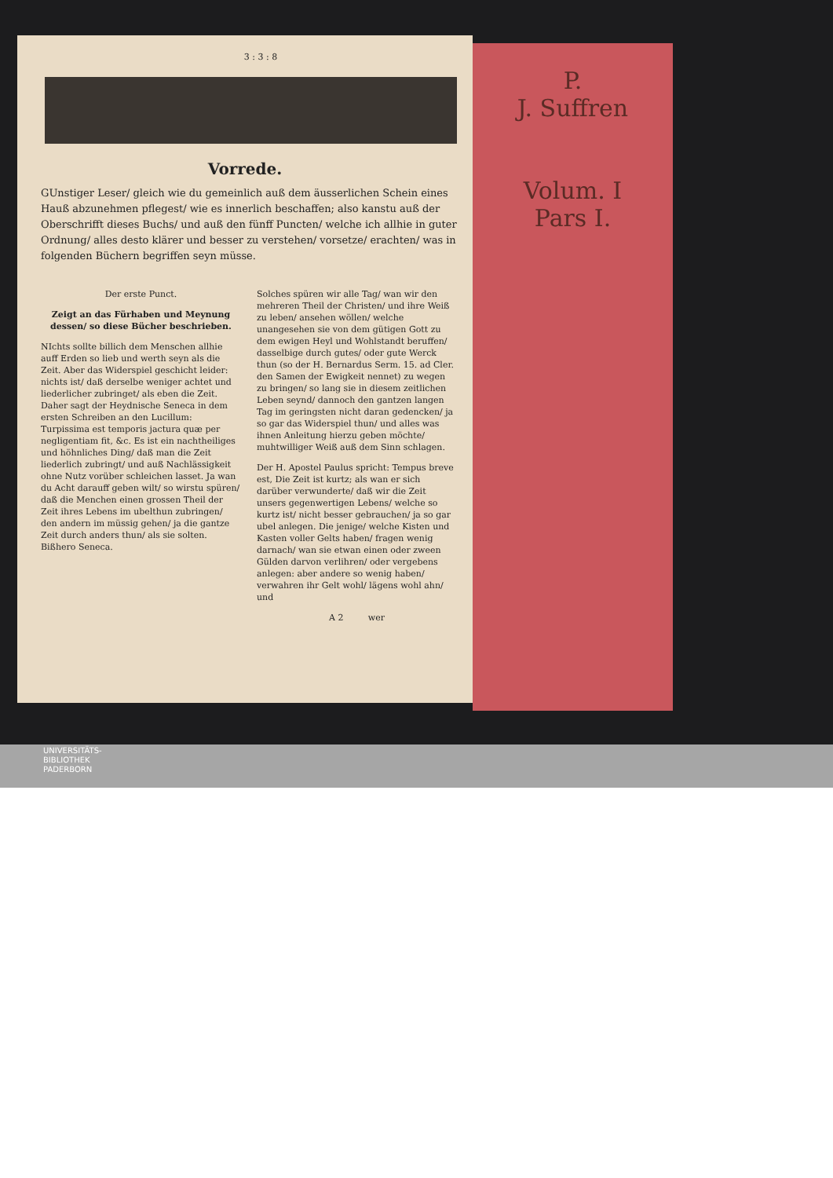3 : 3 : 8
Vorrede.
GUnstiger Leser/ gleich wie du gemeinlich auß dem äusserlichen Schein eines Hauß abzunehmen pflegest/ wie es innerlich beschaffen; also kanstu auß der Oberschrifft dieses Buchs/ und auß den fünff Puncten/ welche ich allhie in guter Ordnung/ alles desto klärer und besser zu verstehen/ vorsetze/ erachten/ was in folgenden Büchern begriffen seyn müsse.
Der erste Punct.
Zeigt an das Fürhaben und Meynung dessen/ so diese Bücher beschrieben.
NIchts sollte billich dem Menschen allhie auff Erden so lieb und werth seyn als die Zeit. Aber das Widerspiel geschicht leider: nichts ist/ daß derselbe weniger achtet und liederlicher zubringet/ als eben die Zeit. Daher sagt der Heydnische Seneca in dem ersten Schreiben an den Lucillum: Turpissima est temporis jactura quæ per negligentiam fit, &c. Es ist ein nachtheiliges und höhnliches Ding/ daß man die Zeit liederlich zubringt/ und auß Nachlässigkeit ohne Nutz vorüber schleichen lasset. Ja wan du Acht darauff geben wilt/ so wirstu spüren/ daß die Menchen einen grossen Theil der Zeit ihres Lebens im ubelthun zubringen/ den andern im müssig gehen/ ja die gantze Zeit durch anders thun/ als sie solten. Bißhero Seneca.
Solches spüren wir alle Tag/ wan wir den mehreren Theil der Christen/ und ihre Weiß zu leben/ ansehen wöllen/ welche unangesehen sie von dem gütigen Gott zu dem ewigen Heyl und Wohlstandt beruffen/ dasselbige durch gutes/ oder gute Werck thun (so der H. Bernardus Serm. 15. ad Cler. den Samen der Ewigkeit nennet) zu wegen zu bringen/ so lang sie in diesem zeitlichen Leben seynd/ dannoch den gantzen langen Tag im geringsten nicht daran gedencken/ ja so gar das Widerspiel thun/ und alles was ihnen Anleitung hierzu geben möchte/ muhtwilliger Weiß auß dem Sinn schlagen.
Der H. Apostel Paulus spricht: Tempus breve est, Die Zeit ist kurtz; als wan er sich darüber verwunderte/ daß wir die Zeit unsers gegenwertigen Lebens/ welche so kurtz ist/ nicht besser gebrauchen/ ja so gar ubel anlegen. Die jenige/ welche Kisten und Kasten voller Gelts haben/ fragen wenig darnach/ wan sie etwan einen oder zween Gülden darvon verlihren/ oder vergebens anlegen: aber andere so wenig haben/ verwahren ihr Gelt wohl/ lägens wohl ahn/ und
A 2 wer
P.
J. Suffren
Volum. I
Pars I.
UNIVERSITÄTS-
BIBLIOTHEK
PADERBORN